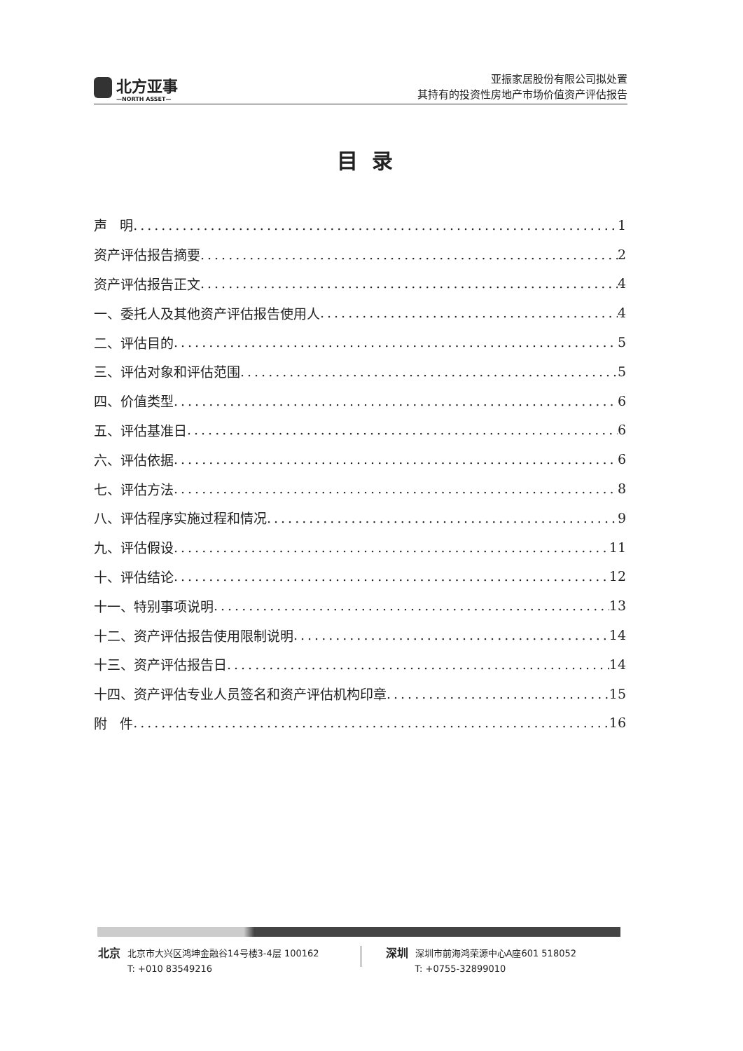北方亚事
—NORTH ASSET—
亚振家居股份有限公司拟处置
其持有的投资性房地产市场价值资产评估报告
目录
声 明 1
资产评估报告摘要 2
资产评估报告正文 4
一、委托人及其他资产评估报告使用人 4
二、评估目的 5
三、评估对象和评估范围 5
四、价值类型 6
五、评估基准日 6
六、评估依据 6
七、评估方法 8
八、评估程序实施过程和情况 9
九、评估假设 11
十、评估结论 12
十一、特别事项说明 13
十二、资产评估报告使用限制说明 14
十三、资产评估报告日 14
十四、资产评估专业人员签名和资产评估机构印章 15
附 件 16
北京
北京市大兴区鸿坤金融谷14号楼3-4层 100162
T: +010 83549216
深圳
深圳市前海鸿荣源中心A座601 518052
T: +0755-32899010